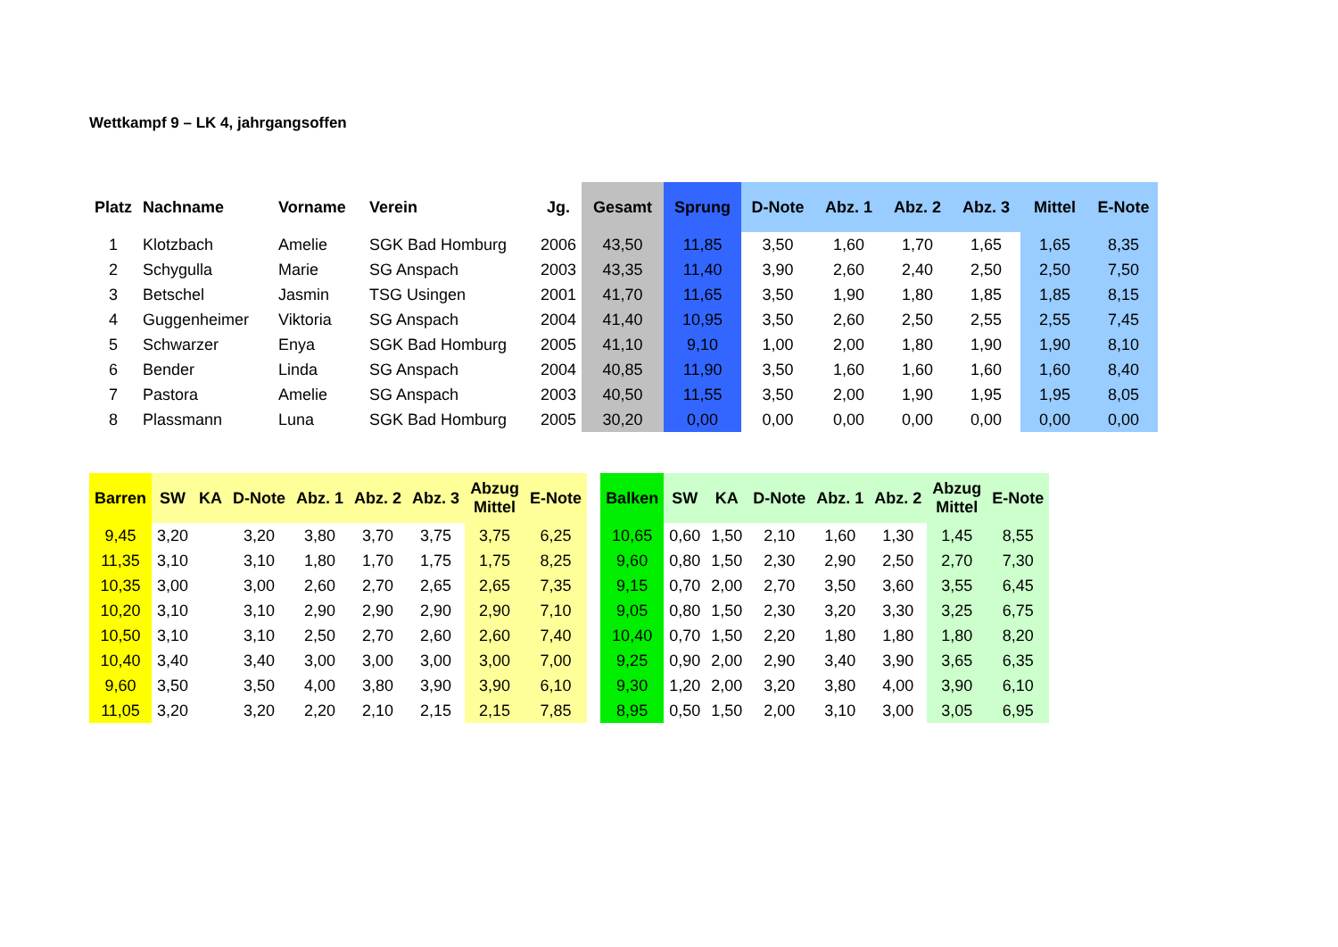Wettkampf 9 – LK 4, jahrgangsoffen
| Platz | Nachname | Vorname | Verein | Jg. | Gesamt | Sprung | D-Note | Abz. 1 | Abz. 2 | Abz. 3 | Mittel | E-Note |
| --- | --- | --- | --- | --- | --- | --- | --- | --- | --- | --- | --- | --- |
| 1 | Klotzbach | Amelie | SGK Bad Homburg | 2006 | 43,50 | 11,85 | 3,50 | 1,60 | 1,70 | 1,65 | 1,65 | 8,35 |
| 2 | Schygulla | Marie | SG Anspach | 2003 | 43,35 | 11,40 | 3,90 | 2,60 | 2,40 | 2,50 | 2,50 | 7,50 |
| 3 | Betschel | Jasmin | TSG Usingen | 2001 | 41,70 | 11,65 | 3,50 | 1,90 | 1,80 | 1,85 | 1,85 | 8,15 |
| 4 | Guggenheimer | Viktoria | SG Anspach | 2004 | 41,40 | 10,95 | 3,50 | 2,60 | 2,50 | 2,55 | 2,55 | 7,45 |
| 5 | Schwarzer | Enya | SGK Bad Homburg | 2005 | 41,10 | 9,10 | 1,00 | 2,00 | 1,80 | 1,90 | 1,90 | 8,10 |
| 6 | Bender | Linda | SG Anspach | 2004 | 40,85 | 11,90 | 3,50 | 1,60 | 1,60 | 1,60 | 1,60 | 8,40 |
| 7 | Pastora | Amelie | SG Anspach | 2003 | 40,50 | 11,55 | 3,50 | 2,00 | 1,90 | 1,95 | 1,95 | 8,05 |
| 8 | Plassmann | Luna | SGK Bad Homburg | 2005 | 30,20 | 0,00 | 0,00 | 0,00 | 0,00 | 0,00 | 0,00 | 0,00 |
| Barren | SW | KA | D-Note | Abz. 1 | Abz. 2 | Abz. 3 | Abzug Mittel | E-Note |
| --- | --- | --- | --- | --- | --- | --- | --- | --- |
| 9,45 | 3,20 | | 3,20 | 3,80 | 3,70 | 3,75 | 3,75 | 6,25 |
| 11,35 | 3,10 | | 3,10 | 1,80 | 1,70 | 1,75 | 1,75 | 8,25 |
| 10,35 | 3,00 | | 3,00 | 2,60 | 2,70 | 2,65 | 2,65 | 7,35 |
| 10,20 | 3,10 | | 3,10 | 2,90 | 2,90 | 2,90 | 2,90 | 7,10 |
| 10,50 | 3,10 | | 3,10 | 2,50 | 2,70 | 2,60 | 2,60 | 7,40 |
| 10,40 | 3,40 | | 3,40 | 3,00 | 3,00 | 3,00 | 3,00 | 7,00 |
| 9,60 | 3,50 | | 3,50 | 4,00 | 3,80 | 3,90 | 3,90 | 6,10 |
| 11,05 | 3,20 | | 3,20 | 2,20 | 2,10 | 2,15 | 2,15 | 7,85 |
| Balken | SW | KA | D-Note | Abz. 1 | Abz. 2 | Abzug Mittel | E-Note |
| --- | --- | --- | --- | --- | --- | --- | --- |
| 10,65 | 0,60 | 1,50 | 2,10 | 1,60 | 1,30 | 1,45 | 8,55 |
| 9,60 | 0,80 | 1,50 | 2,30 | 2,90 | 2,50 | 2,70 | 7,30 |
| 9,15 | 0,70 | 2,00 | 2,70 | 3,50 | 3,60 | 3,55 | 6,45 |
| 9,05 | 0,80 | 1,50 | 2,30 | 3,20 | 3,30 | 3,25 | 6,75 |
| 10,40 | 0,70 | 1,50 | 2,20 | 1,80 | 1,80 | 1,80 | 8,20 |
| 9,25 | 0,90 | 2,00 | 2,90 | 3,40 | 3,90 | 3,65 | 6,35 |
| 9,30 | 1,20 | 2,00 | 3,20 | 3,80 | 4,00 | 3,90 | 6,10 |
| 8,95 | 0,50 | 1,50 | 2,00 | 3,10 | 3,00 | 3,05 | 6,95 |